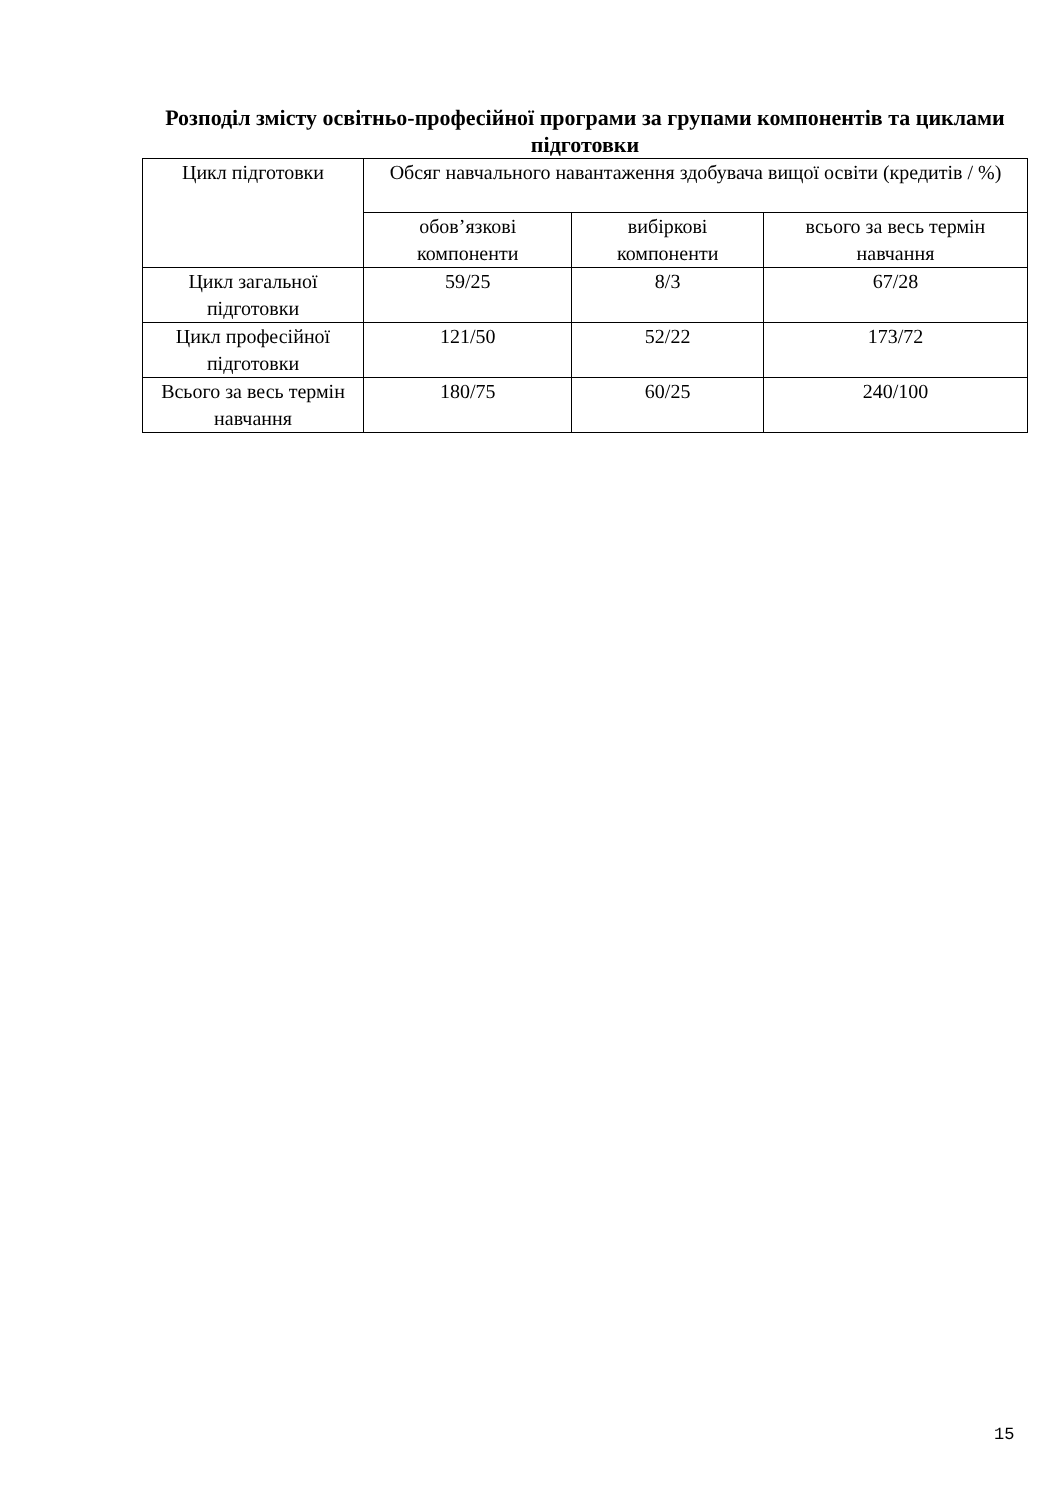Розподіл змісту освітньо-професійної програми за групами компонентів та циклами підготовки
| Цикл підготовки | Обсяг навчального навантаження здобувача вищої освіти (кредитів / %) | | |
| --- | --- | --- | --- |
| | обов’язкові компоненти | вибіркові компоненти | всього за весь термін навчання |
| Цикл загальної підготовки | 59/25 | 8/3 | 67/28 |
| Цикл професійної підготовки | 121/50 | 52/22 | 173/72 |
| Всього за весь термін навчання | 180/75 | 60/25 | 240/100 |
15